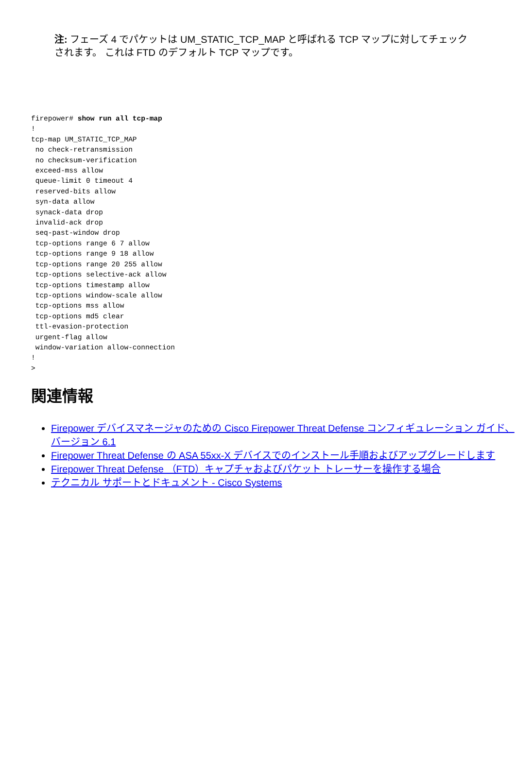注: フェーズ 4 でパケットは UM_STATIC_TCP_MAP と呼ばれる TCP マップに対してチェックされます。 これは FTD のデフォルト TCP マップです。
firepower# show run all tcp-map
!
tcp-map UM_STATIC_TCP_MAP
 no check-retransmission
 no checksum-verification
 exceed-mss allow
 queue-limit 0 timeout 4
 reserved-bits allow
 syn-data allow
 synack-data drop
 invalid-ack drop
 seq-past-window drop
 tcp-options range 6 7 allow
 tcp-options range 9 18 allow
 tcp-options range 20 255 allow
 tcp-options selective-ack allow
 tcp-options timestamp allow
 tcp-options window-scale allow
 tcp-options mss allow
 tcp-options md5 clear
 ttl-evasion-protection
 urgent-flag allow
 window-variation allow-connection
!
>
関連情報
Firepower デバイスマネージャのための Cisco Firepower Threat Defense コンフィギュレーション ガイド、バージョン 6.1
Firepower Threat Defense の ASA 55xx-X デバイスでのインストール手順およびアップグレードします
Firepower Threat Defense （FTD）キャプチャおよびパケット トレーサーを操作する場合
テクニカル サポートとドキュメント - Cisco Systems